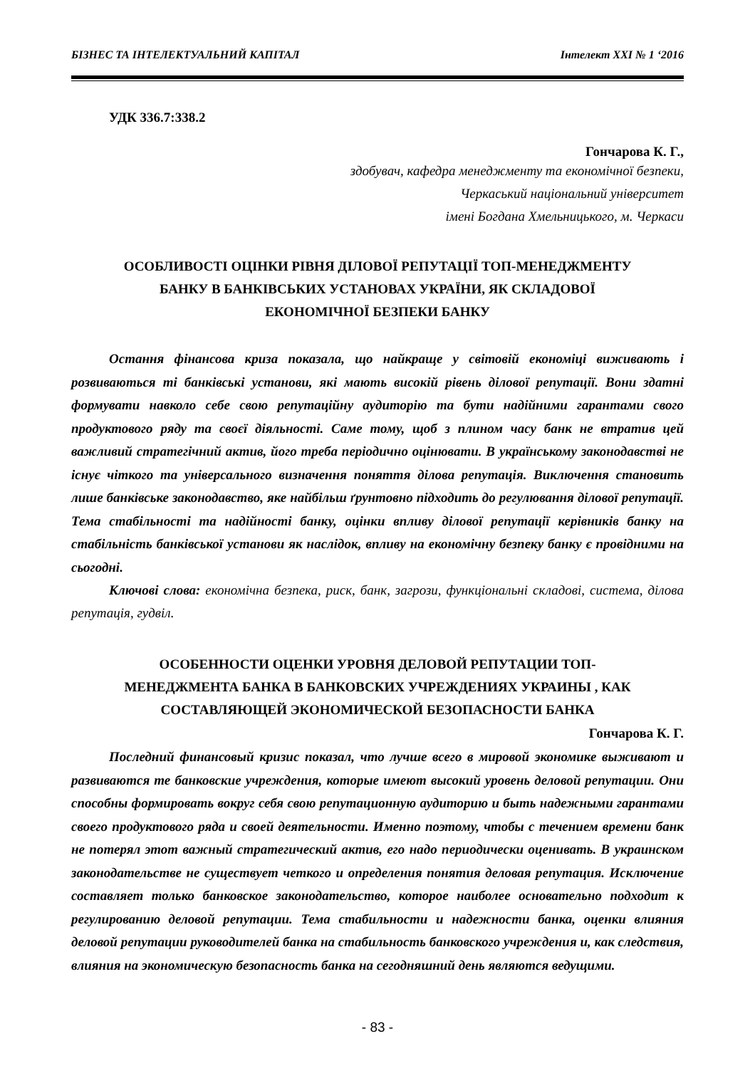БІЗНЕС ТА ІНТЕЛЕКТУАЛЬНИЙ КАПІТАЛ Інтелект ХХІ № 1 ‘2016
УДК 336.7:338.2
Гончарова К. Г.,
здобувач, кафедра менеджменту та економічної безпеки,
Черкаський національний університет
імені Богдана Хмельницького, м. Черкаси
ОСОБЛИВОСТІ ОЦІНКИ РІВНЯ ДІЛОВОЇ РЕПУТАЦІЇ ТОП-МЕНЕДЖМЕНТУ
БАНКУ В БАНКІВСЬКИХ УСТАНОВАХ УКРАЇНИ, ЯК СКЛАДОВОЇ
ЕКОНОМІЧНОЇ БЕЗПЕКИ БАНКУ
Остання фінансова криза показала, що найкраще у світовій економіці виживають і розвиваються ті банківські установи, які мають високій рівень ділової репутації. Вони здатні формувати навколо себе свою репутаційну аудиторію та бути надійними гарантами свого продуктового ряду та своєї діяльності. Саме тому, щоб з плином часу банк не втратив цей важливий стратегічний актив, його треба періодично оцінювати. В українському законодавстві не існує чіткого та універсального визначення поняття ділова репутація. Виключення становить лише банківське законодавство, яке найбільш ґрунтовно підходить до регулювання ділової репутації. Тема стабільності та надійності банку, оцінки впливу ділової репутації керівників банку на стабільність банківської установи як наслідок, впливу на економічну безпеку банку є провідними на сьогодні.
Ключові слова: економічна безпека, риск, банк, загрози, функціональні складові, система, ділова репутація, гудвіл.
ОСОБЕННОСТИ ОЦЕНКИ УРОВНЯ ДЕЛОВОЙ РЕПУТАЦИИ ТОП-
МЕНЕДЖМЕНТА БАНКА В БАНКОВСКИХ УЧРЕЖДЕНИЯХ УКРАИНЫ , КАК
СОСТАВЛЯЮЩЕЙ ЭКОНОМИЧЕСКОЙ БЕЗОПАСНОСТИ БАНКА
Гончарова К. Г.
Последний финансовый кризис показал, что лучше всего в мировой экономике выживают и развиваются те банковские учреждения, которые имеют высокий уровень деловой репутации. Они способны формировать вокруг себя свою репутационную аудиторию и быть надежными гарантами своего продуктового ряда и своей деятельности. Именно поэтому, чтобы с течением времени банк не потерял этот важный стратегический актив, его надо периодически оценивать. В украинском законодательстве не существует четкого и определения понятия деловая репутация. Исключение составляет только банковское законодательство, которое наиболее основательно подходит к регулированию деловой репутации. Тема стабильности и надежности банка, оценки влияния деловой репутации руководителей банка на стабильность банковского учреждения и, как следствия, влияния на экономическую безопасность банка на сегодняшний день являются ведущими.
- 83 -